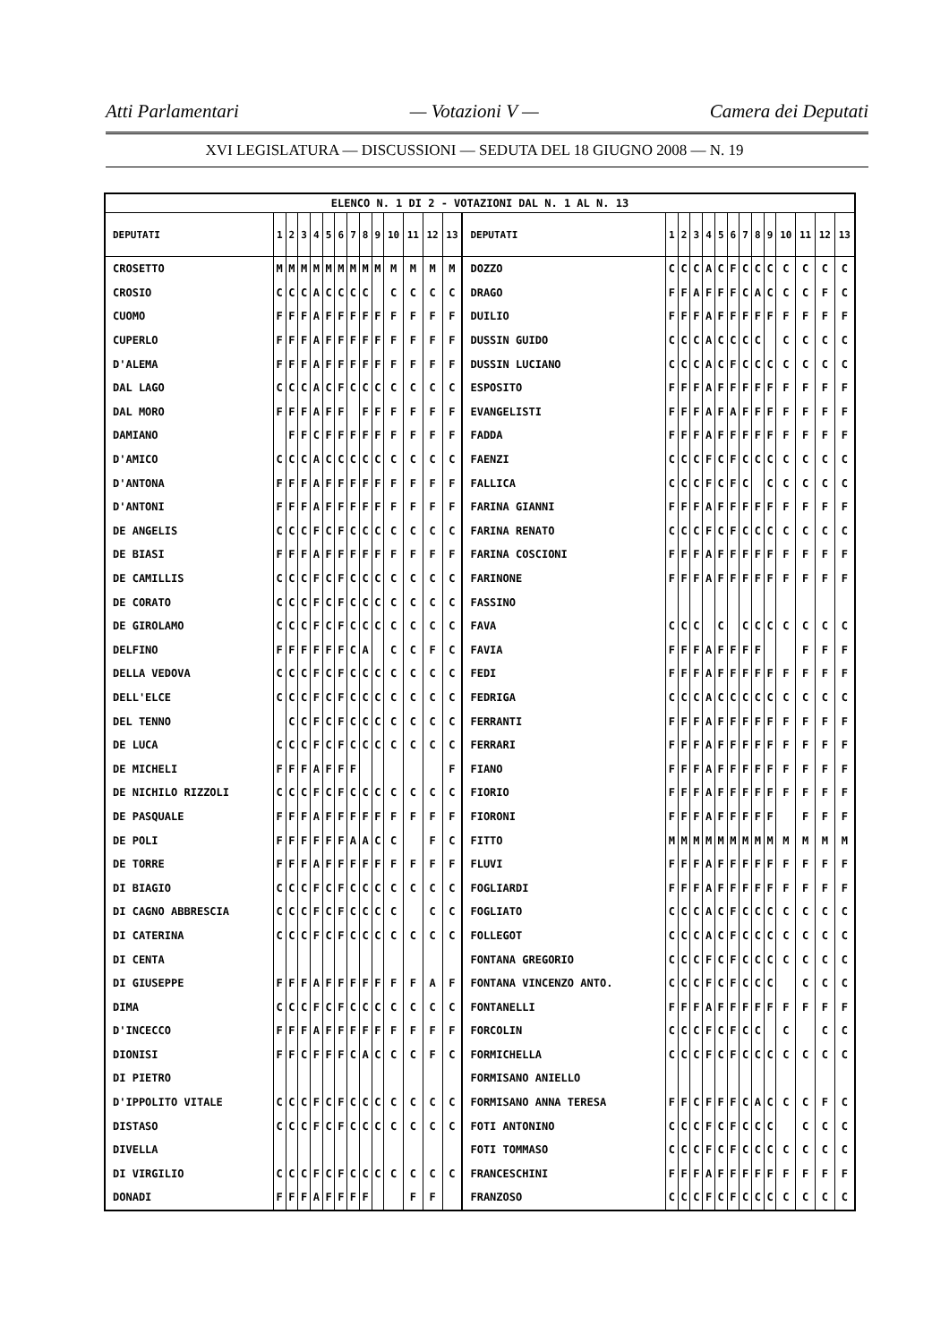Atti Parlamentari — Votazioni V — Camera dei Deputati
XVI LEGISLATURA — DISCUSSIONI — SEDUTA DEL 18 GIUGNO 2008 — N. 19
| ELENCO N. 1 DI 2 - VOTAZIONI DAL N. 1 AL N. 13 | | | | | | | | | | | | | | | | | | | | | | | | | | | |
| DEPUTATI | 1 | 2 | 3 | 4 | 5 | 6 | 7 | 8 | 9 | 10 | 11 | 12 | 13 | DEPUTATI | 1 | 2 | 3 | 4 | 5 | 6 | 7 | 8 | 9 | 10 | 11 | 12 | 13 |
| CROSETTO | M | M | M | M | M | M | M | M | M | M | M | M | M | DOZZO | C | C | C | A | C | F | C | C | C | C | C | C | C |
| CROSIO | C | C | C | A | C | C | C | C | | C | C | C | C | DRAGO | F | F | A | F | F | F | C | A | C | C | C | F | C |
| CUOMO | F | F | F | A | F | F | F | F | F | F | F | F | F | DUILIO | F | F | F | A | F | F | F | F | F | F | F | F | F |
| CUPERLO | F | F | F | A | F | F | F | F | F | F | F | F | F | DUSSIN GUIDO | C | C | C | A | C | C | C | C | | C | C | C | C |
| D'ALEMA | F | F | F | A | F | F | F | F | F | F | F | F | F | DUSSIN LUCIANO | C | C | C | A | C | F | C | C | C | C | C | C | C |
| DAL LAGO | C | C | C | A | C | F | C | C | C | C | C | C | C | ESPOSITO | F | F | F | A | F | F | F | F | F | F | F | F | F |
| DAL MORO | F | F | F | A | F | F | | F | F | F | F | F | F | EVANGELISTI | F | F | F | A | F | A | F | F | F | F | F | F | F |
| DAMIANO | | F | F | C | F | F | F | F | F | F | F | F | F | FADDA | F | F | F | A | F | F | F | F | F | F | F | F | F |
| D'AMICO | C | C | C | A | C | C | C | C | C | C | C | C | C | FAENZI | C | C | C | F | C | F | C | C | C | C | C | C | C |
| D'ANTONA | F | F | F | A | F | F | F | F | F | F | F | F | F | FALLICA | C | C | C | F | C | F | C | | C | C | C | C | C |
| D'ANTONI | F | F | F | A | F | F | F | F | F | F | F | F | F | FARINA GIANNI | F | F | F | A | F | F | F | F | F | F | F | F | F |
| DE ANGELIS | C | C | C | F | C | F | C | C | C | C | C | C | C | FARINA RENATO | C | C | C | F | C | F | C | C | C | C | C | C | C |
| DE BIASI | F | F | F | A | F | F | F | F | F | F | F | F | F | FARINA COSCIONI | F | F | F | A | F | F | F | F | F | F | F | F | F |
| DE CAMILLIS | C | C | C | F | C | F | C | C | C | C | C | C | C | FARINONE | F | F | F | A | F | F | F | F | F | F | F | F | F |
| DE CORATO | C | C | C | F | C | F | C | C | C | C | C | C | C | FASSINO | | | | | | | | | | | | | |
| DE GIROLAMO | C | C | C | F | C | F | C | C | C | C | C | C | C | FAVA | C | C | C | | C | | C | C | C | C | C | C | C |
| DELFINO | F | F | F | F | F | F | C | A | | C | C | F | C | FAVIA | F | F | F | A | F | F | F | F | | | F | F | F |
| DELLA VEDOVA | C | C | C | F | C | F | C | C | C | C | C | C | C | FEDI | F | F | F | A | F | F | F | F | F | F | F | F | F |
| DELL'ELCE | C | C | C | F | C | F | C | C | C | C | C | C | C | FEDRIGA | C | C | C | A | C | C | C | C | C | C | C | C | C |
| DEL TENNO | | C | C | F | C | F | C | C | C | C | C | C | C | FERRANTI | F | F | F | A | F | F | F | F | F | F | F | F | F |
| DE LUCA | C | C | C | F | C | F | C | C | C | C | C | C | C | FERRARI | F | F | F | A | F | F | F | F | F | F | F | F | F |
| DE MICHELI | F | F | F | A | F | F | F | | | | | | F | FIANO | F | F | F | A | F | F | F | F | F | F | F | F | F |
| DE NICHILO RIZZOLI | C | C | C | F | C | F | C | C | C | C | C | C | C | FIORIO | F | F | F | A | F | F | F | F | F | F | F | F | F |
| DE PASQUALE | F | F | F | A | F | F | F | F | F | F | F | F | F | FIORONI | F | F | F | A | F | F | F | F | F | | F | F | F |
| DE POLI | F | F | F | F | F | F | A | A | C | C | | F | C | FITTO | M | M | M | M | M | M | M | M | M | M | M | M | M |
| DE TORRE | F | F | F | A | F | F | F | F | F | F | F | F | F | FLUVI | F | F | F | A | F | F | F | F | F | F | F | F | F |
| DI BIAGIO | C | C | C | F | C | F | C | C | C | C | C | C | C | FOGLIARDI | F | F | F | A | F | F | F | F | F | F | F | F | F |
| DI CAGNO ABBRESCIA | C | C | C | F | C | F | C | C | C | C | | C | C | FOGLIATO | C | C | C | A | C | F | C | C | C | C | C | C | C |
| DI CATERINA | C | C | C | F | C | F | C | C | C | C | C | C | C | FOLLEGOT | C | C | C | A | C | F | C | C | C | C | C | C | C |
| DI CENTA | | | | | | | | | | | | | | FONTANA GREGORIO | C | C | C | F | C | F | C | C | C | C | C | C | C |
| DI GIUSEPPE | F | F | F | A | F | F | F | F | F | F | F | A | F | FONTANA VINCENZO ANTO. | C | C | C | F | C | F | C | C | C | | C | C | C |
| DIMA | C | C | C | F | C | F | C | C | C | C | C | C | C | FONTANELLI | F | F | F | A | F | F | F | F | F | F | F | F | F |
| D'INCECCO | F | F | F | A | F | F | F | F | F | F | F | F | F | FORCOLIN | C | C | C | F | C | F | C | C | | C | | C | C |
| DIONISI | F | F | C | F | F | F | C | A | C | C | C | F | C | FORMICHELLA | C | C | C | F | C | F | C | C | C | C | C | C | C |
| DI PIETRO | | | | | | | | | | | | | | FORMISANO ANIELLO | | | | | | | | | | | | | |
| D'IPPOLITO VITALE | C | C | C | F | C | F | C | C | C | C | C | C | C | FORMISANO ANNA TERESA | F | F | C | F | F | F | C | A | C | C | C | F | C |
| DISTASO | C | C | C | F | C | F | C | C | C | C | C | C | C | FOTI ANTONINO | C | C | C | F | C | F | C | C | C | | C | C | C |
| DIVELLA | | | | | | | | | | | | | | FOTI TOMMASO | C | C | C | F | C | F | C | C | C | C | C | C | C |
| DI VIRGILIO | C | C | C | F | C | F | C | C | C | C | C | C | C | FRANCESCHINI | F | F | F | A | F | F | F | F | F | F | F | F | F |
| DONADI | F | F | F | A | F | F | F | F | | | F | F | | FRANZOSO | C | C | C | F | C | F | C | C | C | C | C | C | C |